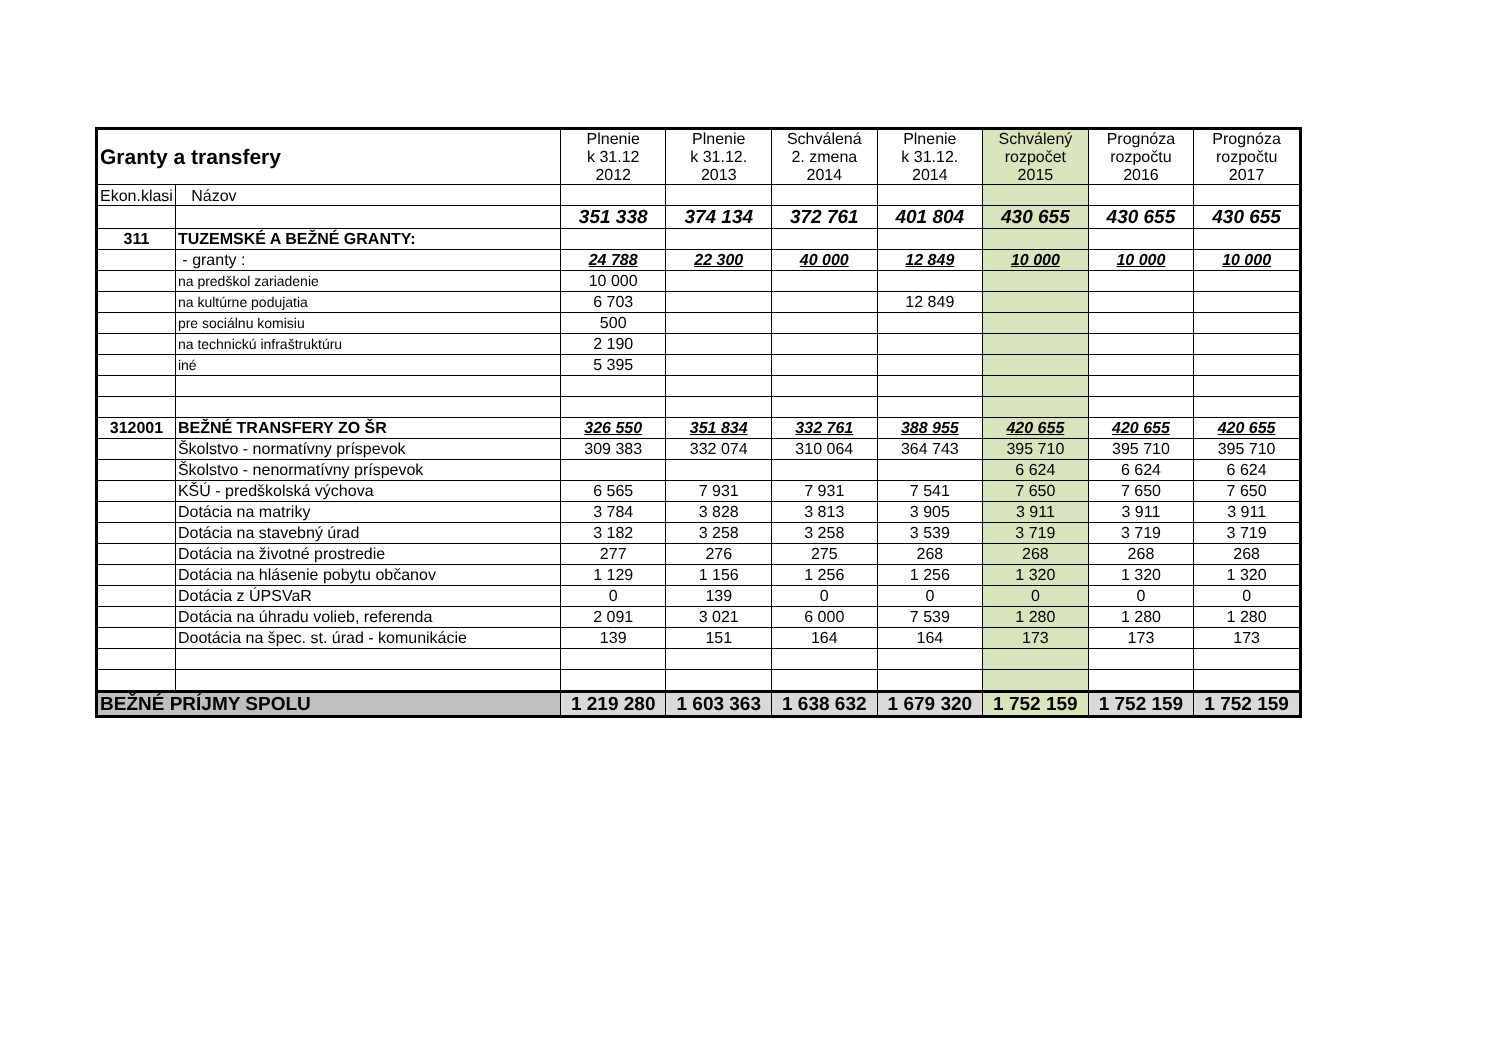| Granty a transfery | | Plnenie k 31.12 2012 | Plnenie k 31.12. 2013 | Schválená 2. zmena 2014 | Plnenie k 31.12. 2014 | Schválený rozpočet 2015 | Prognóza rozpočtu 2016 | Prognóza rozpočtu 2017 |
| --- | --- | --- | --- | --- | --- | --- | --- | --- |
| Ekon.klasi | Názov | | | | | | | |
| | | 351 338 | 374 134 | 372 761 | 401 804 | 430 655 | 430 655 | 430 655 |
| 311 | TUZEMSKÉ A BEŽNÉ GRANTY: | | | | | | | |
| | - granty : | 24 788 | 22 300 | 40 000 | 12 849 | 10 000 | 10 000 | 10 000 |
| | na predškol zariadenie | 10 000 | | | | | | |
| | na kultúrne podujatia | 6 703 | | | 12 849 | | | |
| | pre sociálnu komisiu | 500 | | | | | | |
| | na technickú infraštruktúru | 2 190 | | | | | | |
| | iné | 5 395 | | | | | | |
| 312001 | BEŽNÉ TRANSFERY ZO ŠR | 326 550 | 351 834 | 332 761 | 388 955 | 420 655 | 420 655 | 420 655 |
| | Školstvo - normatívny príspevok | 309 383 | 332 074 | 310 064 | 364 743 | 395 710 | 395 710 | 395 710 |
| | Školstvo - nenormatívny príspevok | | | | | 6 624 | 6 624 | 6 624 |
| | KŠÚ - predškolská výchova | 6 565 | 7 931 | 7 931 | 7 541 | 7 650 | 7 650 | 7 650 |
| | Dotácia na matriky | 3 784 | 3 828 | 3 813 | 3 905 | 3 911 | 3 911 | 3 911 |
| | Dotácia na stavebný úrad | 3 182 | 3 258 | 3 258 | 3 539 | 3 719 | 3 719 | 3 719 |
| | Dotácia na životné prostredie | 277 | 276 | 275 | 268 | 268 | 268 | 268 |
| | Dotácia na hlásenie pobytu občanov | 1 129 | 1 156 | 1 256 | 1 256 | 1 320 | 1 320 | 1 320 |
| | Dotácia z ÚPSVaR | 0 | 139 | 0 | 0 | 0 | 0 | 0 |
| | Dotácia na úhradu volieb, referenda | 2 091 | 3 021 | 6 000 | 7 539 | 1 280 | 1 280 | 1 280 |
| | Dootácia na špec. st. úrad - komunikácie | 139 | 151 | 164 | 164 | 173 | 173 | 173 |
| BEŽNÉ PRÍJMY SPOLU | | 1 219 280 | 1 603 363 | 1 638 632 | 1 679 320 | 1 752 159 | 1 752 159 | 1 752 159 |